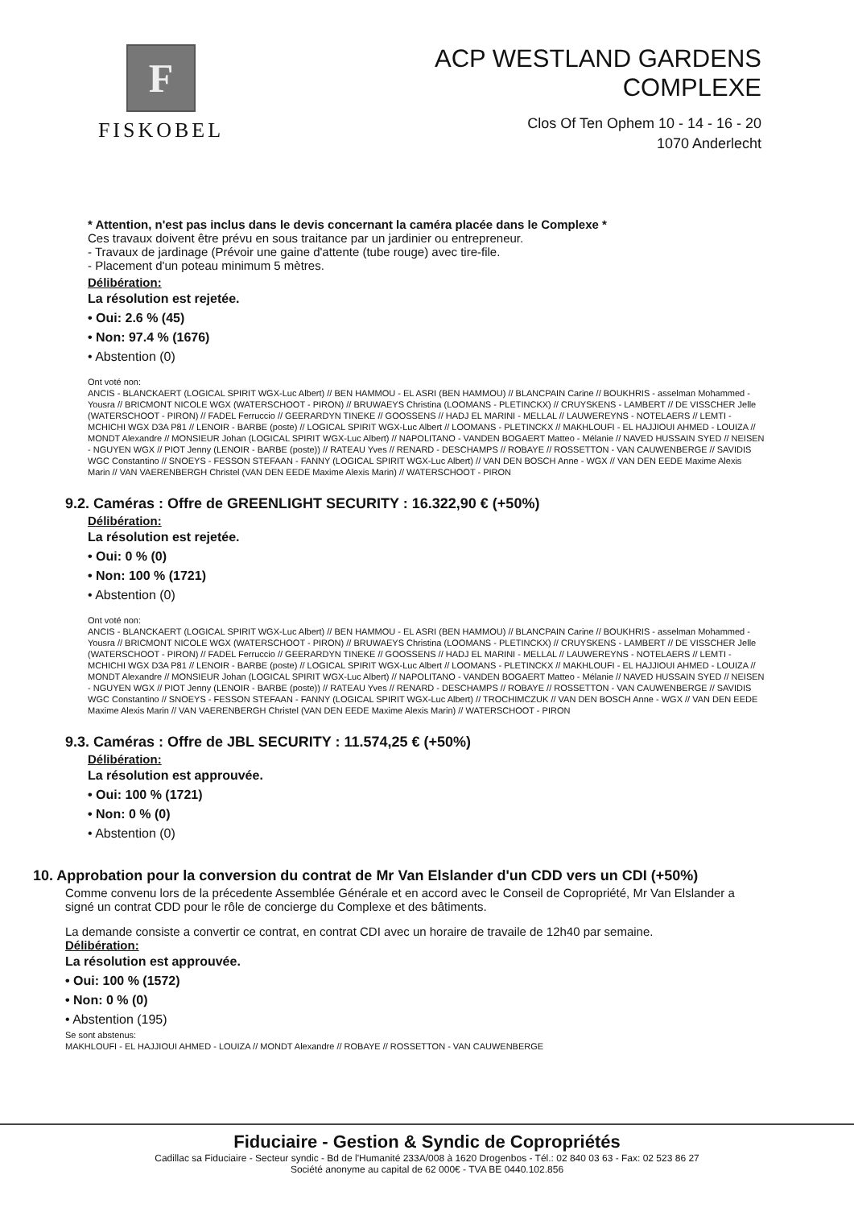F
FISKOBEL
ACP WESTLAND GARDENS
COMPLEXE
Clos Of Ten Ophem 10 - 14 - 16 - 20
1070 Anderlecht
* Attention, n'est pas inclus dans le devis concernant la caméra placée dans le Complexe *
Ces travaux doivent être prévu en sous traitance par un jardinier ou entrepreneur.
- Travaux de jardinage (Prévoir une gaine d'attente (tube rouge) avec tire-file.
- Placement d'un poteau minimum 5 mètres.
Délibération:
La résolution est rejetée.
• Oui: 2.6 % (45)
• Non: 97.4 % (1676)
• Abstention (0)
Ont voté non:
ANCIS - BLANCKAERT (LOGICAL SPIRIT WGX-Luc Albert) // BEN HAMMOU - EL ASRI (BEN HAMMOU) // BLANCPAIN Carine // BOUKHRIS - asselman Mohammed - Yousra // BRICMONT NICOLE WGX (WATERSCHOOT - PIRON) // BRUWAEYS Christina (LOOMANS - PLETINCKX) // CRUYSKENS - LAMBERT // DE VISSCHER Jelle (WATERSCHOOT - PIRON) // FADEL Ferruccio // GEERARDYN TINEKE // GOOSSENS // HADJ EL MARINI - MELLAL // LAUWEREYNS - NOTELAERS // LEMTI - MCHICHI WGX D3A P81 // LENOIR - BARBE (poste) // LOGICAL SPIRIT WGX-Luc Albert // LOOMANS - PLETINCKX // MAKHLOUFI - EL HAJJIOUI AHMED - LOUIZA // MONDT Alexandre // MONSIEUR Johan (LOGICAL SPIRIT WGX-Luc Albert) // NAPOLITANO - VANDEN BOGAERT Matteo - Mélanie // NAVED HUSSAIN SYED // NEISEN - NGUYEN WGX // PIOT Jenny (LENOIR - BARBE (poste)) // RATEAU Yves // RENARD - DESCHAMPS // ROBAYE // ROSSETTON - VAN CAUWENBERGE // SAVIDIS WGC Constantino // SNOEYS - FESSON STEFAAN - FANNY (LOGICAL SPIRIT WGX-Luc Albert) // VAN DEN BOSCH Anne - WGX // VAN DEN EEDE Maxime Alexis Marin // VAN VAERENBERGH Christel (VAN DEN EEDE Maxime Alexis Marin) // WATERSCHOOT - PIRON
9.2. Caméras : Offre de GREENLIGHT SECURITY : 16.322,90 € (+50%)
Délibération:
La résolution est rejetée.
• Oui: 0 % (0)
• Non: 100 % (1721)
• Abstention (0)
Ont voté non:
ANCIS - BLANCKAERT (LOGICAL SPIRIT WGX-Luc Albert) // BEN HAMMOU - EL ASRI (BEN HAMMOU) // BLANCPAIN Carine // BOUKHRIS - asselman Mohammed - Yousra // BRICMONT NICOLE WGX (WATERSCHOOT - PIRON) // BRUWAEYS Christina (LOOMANS - PLETINCKX) // CRUYSKENS - LAMBERT // DE VISSCHER Jelle (WATERSCHOOT - PIRON) // FADEL Ferruccio // GEERARDYN TINEKE // GOOSSENS // HADJ EL MARINI - MELLAL // LAUWEREYNS - NOTELAERS // LEMTI - MCHICHI WGX D3A P81 // LENOIR - BARBE (poste) // LOGICAL SPIRIT WGX-Luc Albert // LOOMANS - PLETINCKX // MAKHLOUFI - EL HAJJIOUI AHMED - LOUIZA // MONDT Alexandre // MONSIEUR Johan (LOGICAL SPIRIT WGX-Luc Albert) // NAPOLITANO - VANDEN BOGAERT Matteo - Mélanie // NAVED HUSSAIN SYED // NEISEN - NGUYEN WGX // PIOT Jenny (LENOIR - BARBE (poste)) // RATEAU Yves // RENARD - DESCHAMPS // ROBAYE // ROSSETTON - VAN CAUWENBERGE // SAVIDIS WGC Constantino // SNOEYS - FESSON STEFAAN - FANNY (LOGICAL SPIRIT WGX-Luc Albert) // TROCHIMCZUK // VAN DEN BOSCH Anne - WGX // VAN DEN EEDE Maxime Alexis Marin // VAN VAERENBERGH Christel (VAN DEN EEDE Maxime Alexis Marin) // WATERSCHOOT - PIRON
9.3. Caméras : Offre de JBL SECURITY : 11.574,25 € (+50%)
Délibération:
La résolution est approuvée.
• Oui: 100 % (1721)
• Non: 0 % (0)
• Abstention (0)
10. Approbation pour la conversion du contrat de Mr Van Elslander d'un CDD vers un CDI (+50%)
Comme convenu lors de la précedente Assemblée Générale et en accord avec le Conseil de Copropriété, Mr Van Elslander a signé un contrat CDD pour le rôle de concierge du Complexe et des bâtiments.
La demande consiste a convertir ce contrat, en contrat CDI avec un horaire de travaile de 12h40 par semaine.
Délibération:
La résolution est approuvée.
• Oui: 100 % (1572)
• Non: 0 % (0)
• Abstention (195)
Se sont abstenus:
MAKHLOUFI - EL HAJJIOUI AHMED - LOUIZA // MONDT Alexandre // ROBAYE // ROSSETTON - VAN CAUWENBERGE
Fiduciaire - Gestion & Syndic de Copropriétés
Cadillac sa Fiduciaire - Secteur syndic - Bd de l'Humanité 233A/008 à 1620 Drogenbos - Tél.: 02 840 03 63 - Fax: 02 523 86 27
Société anonyme au capital de 62 000€ - TVA BE 0440.102.856